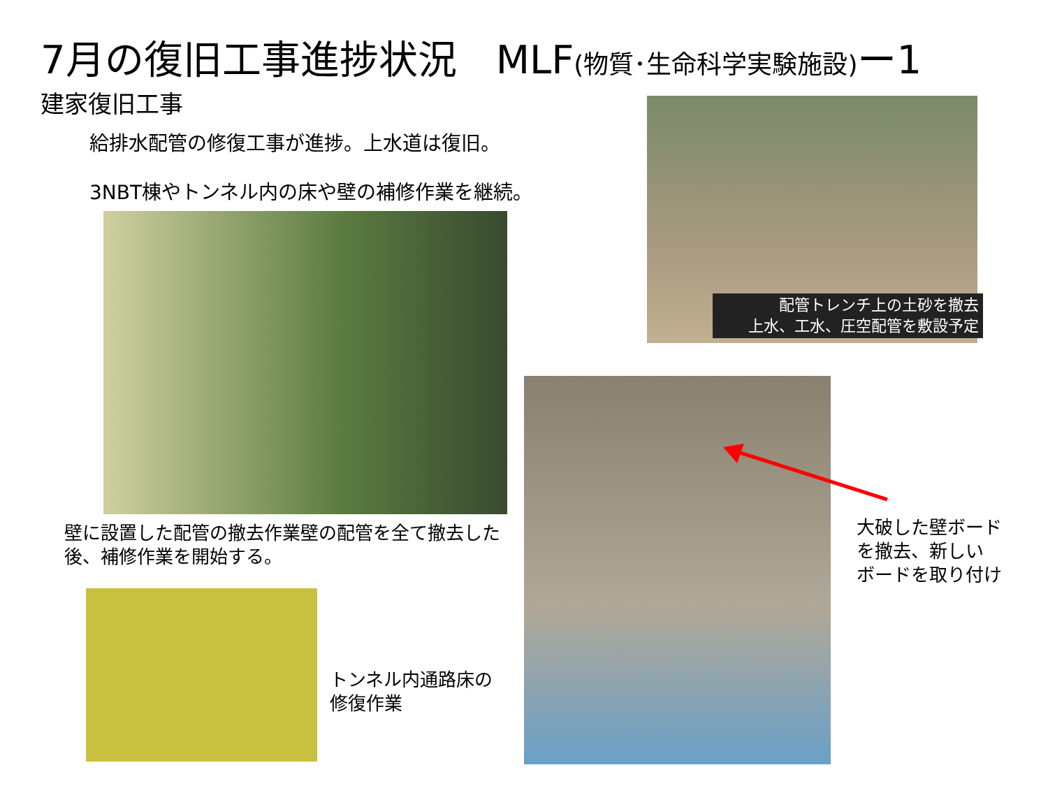7月の復旧工事進捗状況　MLF(物質･生命科学実験施設) ー1
建家復旧工事
給排水配管の修復工事が進捗。上水道は復旧。
3NBT棟やトンネル内の床や壁の補修作業を継続。
配管トレンチ上の土砂を撤去
上水、工水、圧空配管を敷設予定
壁に設置した配管の撤去作業壁の配管を全て撤去した後、補修作業を開始する。
トンネル内通路床の
修復作業
大破した壁ボード
を撤去、新しい
ボードを取り付け